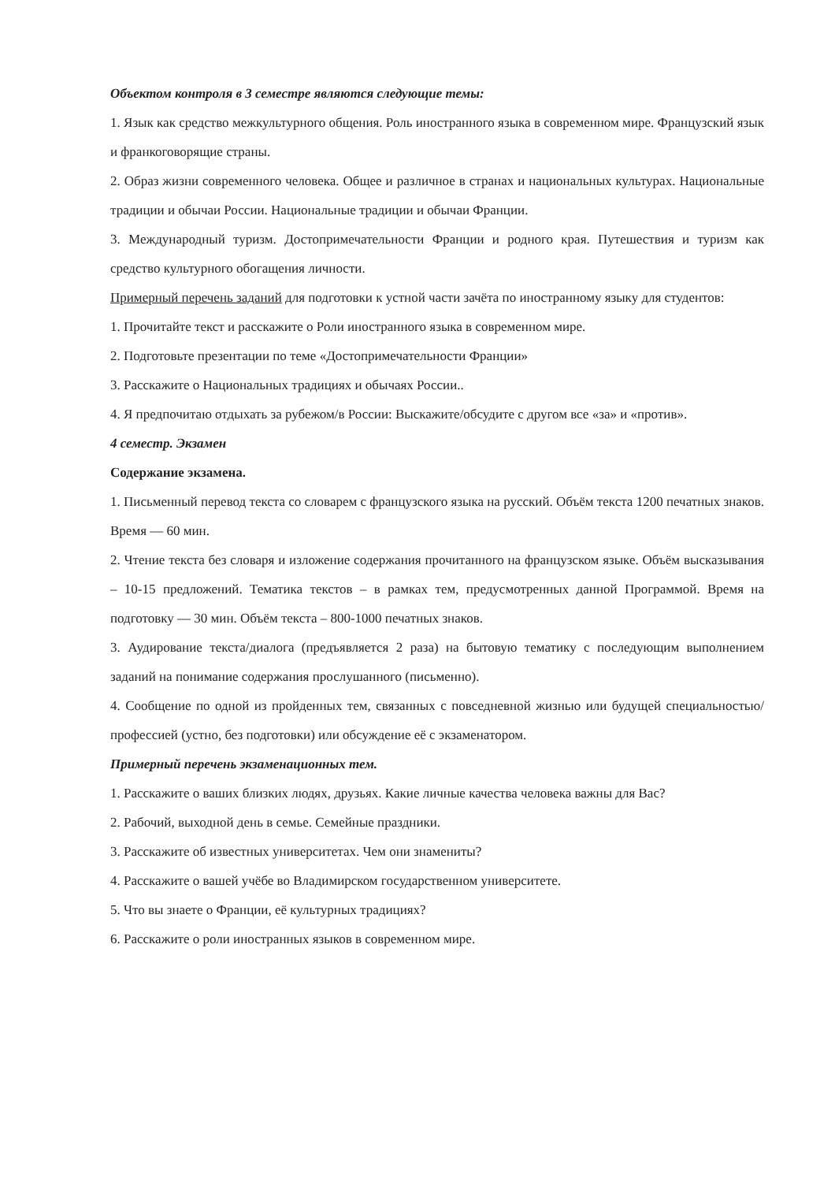Объектом контроля в 3 семестре являются следующие темы:
1. Язык как средство межкультурного общения. Роль иностранного языка в современном мире. Французский язык и франкоговорящие страны.
2. Образ жизни современного человека. Общее и различное в странах и национальных культурах. Национальные традиции и обычаи России. Национальные традиции и обычаи Франции.
3. Международный туризм. Достопримечательности Франции и родного края. Путешествия и туризм как средство культурного обогащения личности.
Примерный перечень заданий для подготовки к устной части зачёта по иностранному языку для студентов:
1. Прочитайте текст и расскажите о Роли иностранного языка в современном мире.
2. Подготовьте презентации по теме «Достопримечательности Франции»
3. Расскажите о Национальных традициях и обычаях России..
4. Я предпочитаю отдыхать за рубежом/в России: Выскажите/обсудите с другом все «за» и «против».
4 семестр. Экзамен
Содержание экзамена.
1. Письменный перевод текста со словарем с французского языка на русский. Объём текста 1200 печатных знаков. Время — 60 мин.
2. Чтение текста без словаря и изложение содержания прочитанного на французском языке. Объём высказывания – 10-15 предложений. Тематика текстов – в рамках тем, предусмотренных данной Программой. Время на подготовку — 30 мин. Объём текста – 800-1000 печатных знаков.
3. Аудирование текста/диалога (предъявляется 2 раза) на бытовую тематику с последующим выполнением заданий на понимание содержания прослушанного (письменно).
4. Сообщение по одной из пройденных тем, связанных с повседневной жизнью или будущей специальностью/ профессией (устно, без подготовки) или обсуждение её с экзаменатором.
Примерный перечень экзаменационных тем.
1. Расскажите о ваших близких людях, друзьях. Какие личные качества человека важны для Вас?
2. Рабочий, выходной день в семье. Семейные праздники.
3. Расскажите об известных университетах. Чем они знамениты?
4. Расскажите о вашей учёбе во Владимирском государственном университете.
5. Что вы знаете о Франции, её культурных традициях?
6. Расскажите о роли иностранных языков в современном мире.